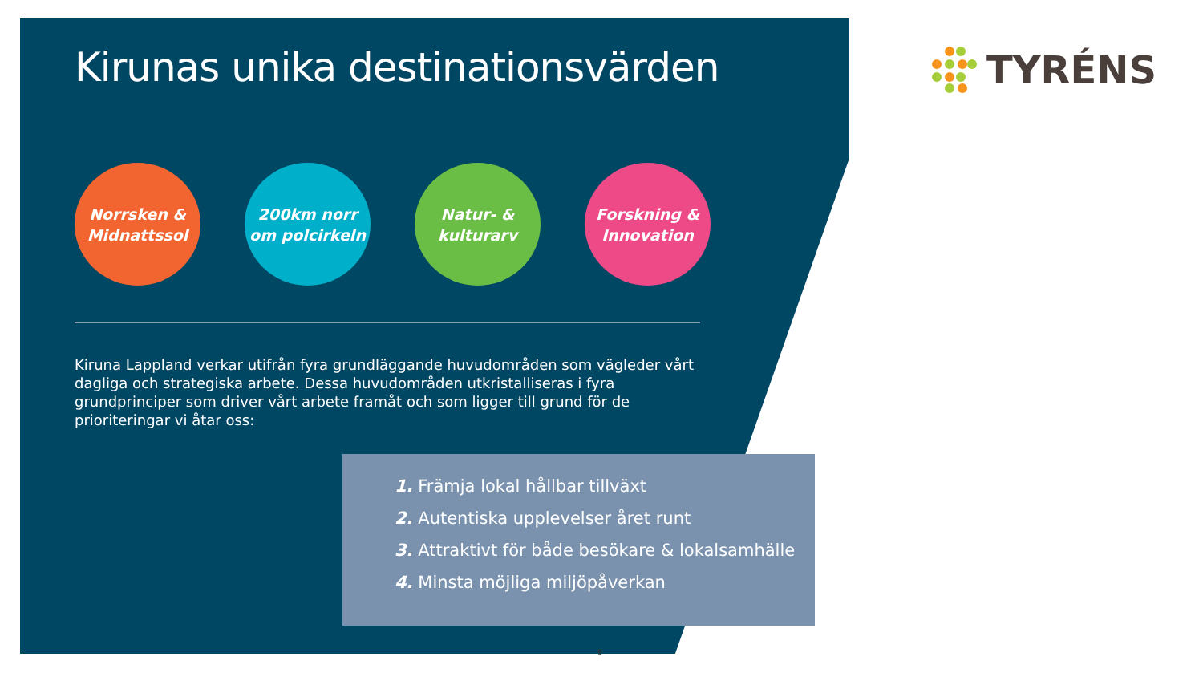Kirunas unika destinationsvärden
Norrsken &
Midnattssol
200km norr
om polcirkeln
Natur- &
kulturarv
Forskning &
Innovation
Kiruna Lappland verkar utifrån fyra grundläggande huvudområden som vägleder vårt dagliga och strategiska arbete. Dessa huvudområden utkristalliseras i fyra grundprinciper som driver vårt arbete framåt och som ligger till grund för de prioriteringar vi åtar oss:
1. Främja lokal hållbar tillväxt
2. Autentiska upplevelser året runt
3. Attraktivt för både besökare & lokalsamhälle
4. Minsta möjliga miljöpåverkan
TYRÉNS
9